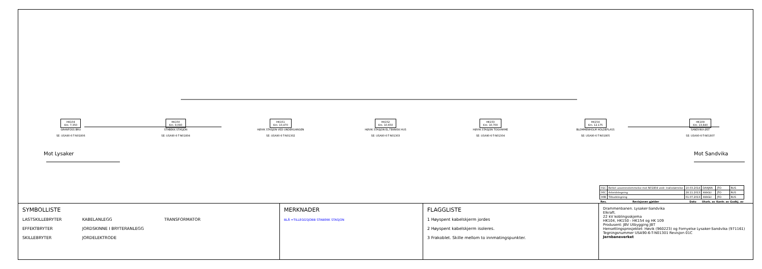Mot Lysaker Mot Sandvika
HK104
Km. 7,350
GRANFOSS BRU
SE: USA90-6-T-N01806
HK150
Km. 9,090
STABEKK STASJON
SE: USA90-6-T-N01804
HK151
Km. 10,470
HØVIK STASJON VED UNDERGANGEN
SE: USA90-6-T-N01302
HK152
Km. 10,650
HØVIK STASJON EL.TEKNISK HUS
SE: USA90-6-T-N01303
HK153
Km. 10,700
HØVIK STASJON TOGVARME
SE: USA90-6-T-N01304
HK154
Km. 12,175
BLOMMENHOLM HOLDEPLASS
SE: USA90-6-T-N01805
HK109
Km. 13,840
SANDVIKA ØST
SE: USA90-6-T-N01807
| 01C | Rettet uoverenstemmelse mot N01804 vedr. trafostørrelse | 10.03.2014 | DAHJAN | JTO | RUS |
| 00C | Arbeidstegning | 28.11.2013 | XKAGU | JTO | RUS |
| 00B | Tilbudstegning | 01.07.2013 | XKAGU | JTO | RUS |
| Rev. | Revisjonen gjelder | Dato | Utarb. av | Kontr. av | Godkj. av |
SYMBOLLISTE
LASTSKILLEBRYTER
EFFEKTBRYTER
SKILLEBRYTER
KABELANLEGG
JORDSKINNE I BRYTERANLEGG
JORDELEKTRODE
TRANSFORMATOR
MERKNADER
BLÅ =TILLEGGSJOBB STABEKK STASJON
FLAGGLISTE
1 Høyspent kabelskjerm jordes
2 Høyspent kabelskjerm isoleres.
3 Frakoblet. Skille mellom to innmatingspunkter.
Drammenbanen. Lysaker-Sandvika
Elkraft.
22 kV koblingsskjema
HK104, HK150 - HK154 og HK 109
Produsent: JBV Utbygging JBT
Hensettingsprosjektet: Høvik (960223) og Fornyelse Lysaker-Sandvika (971161)
Tegningsnummer USA90-6-T-N01301 Revisjon 01C
Jernbaneverket